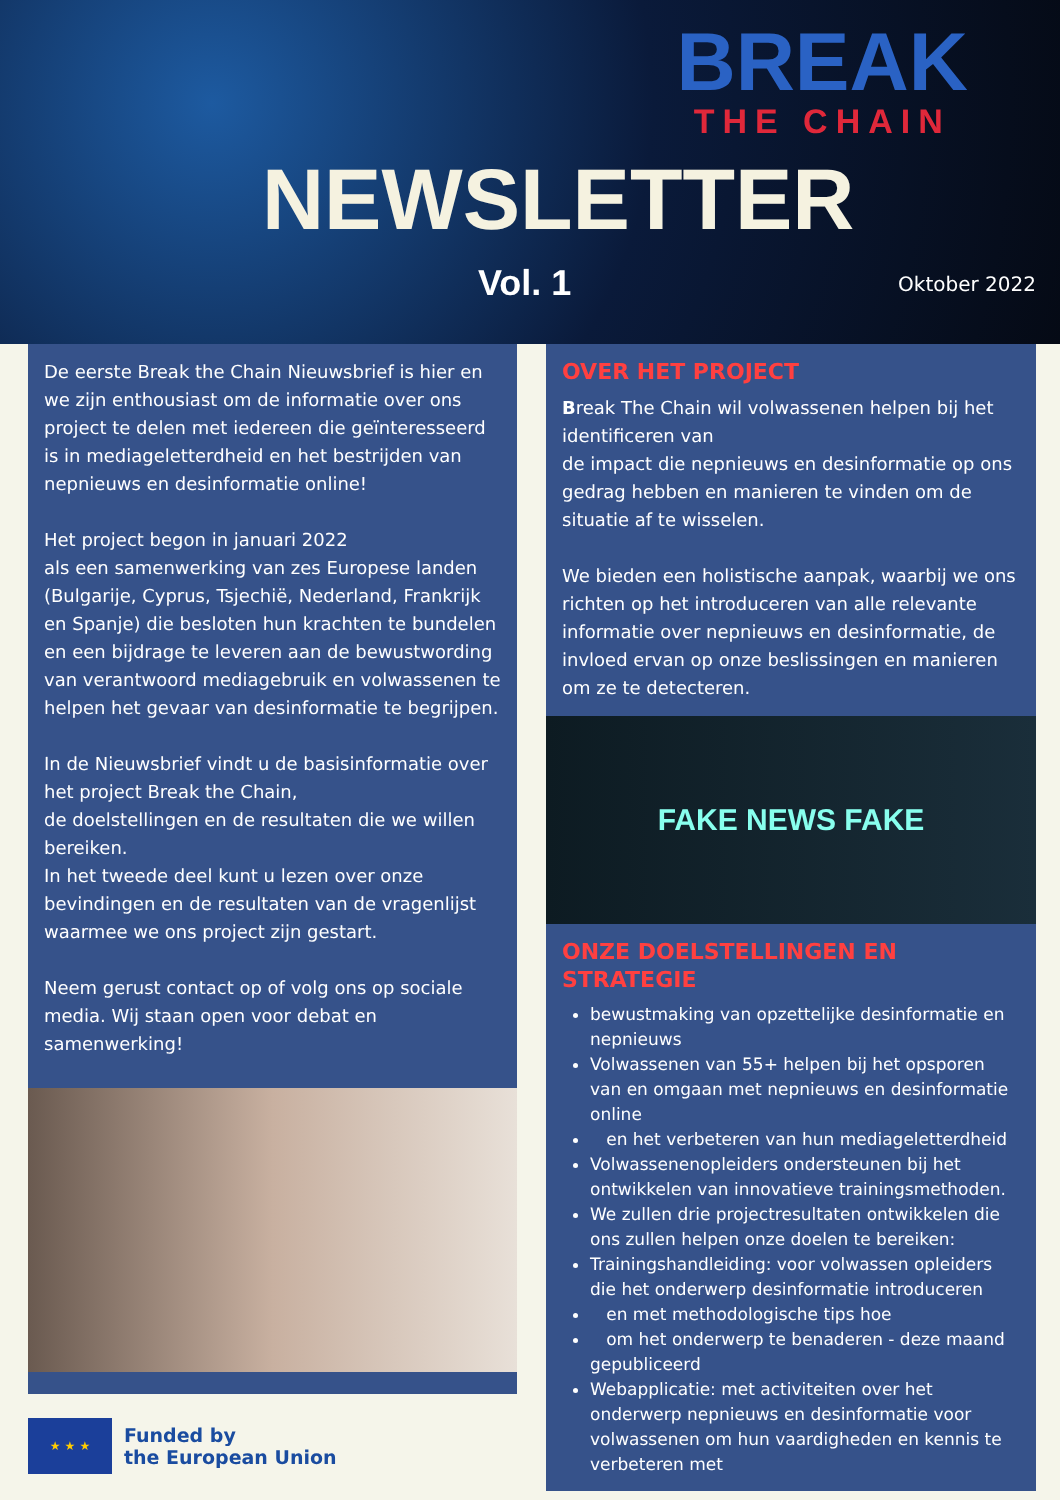BREAK
THE CHAIN
NEWSLETTER
Vol. 1 Oktober 2022
De eerste Break the Chain Nieuwsbrief is hier en we zijn enthousiast om de informatie over ons project te delen met iedereen die geïnteresseerd is in mediageletterdheid en het bestrijden van nepnieuws en desinformatie online!
Het project begon in januari 2022
als een samenwerking van zes Europese landen (Bulgarije, Cyprus, Tsjechië, Nederland, Frankrijk en Spanje) die besloten hun krachten te bundelen en een bijdrage te leveren aan de bewustwording van verantwoord mediagebruik en volwassenen te helpen het gevaar van desinformatie te begrijpen.
In de Nieuwsbrief vindt u de basisinformatie over het project Break the Chain,
de doelstellingen en de resultaten die we willen bereiken.
In het tweede deel kunt u lezen over onze bevindingen en de resultaten van de vragenlijst waarmee we ons project zijn gestart.
Neem gerust contact op of volg ons op sociale media. Wij staan open voor debat en samenwerking!
★ ★ ★
Funded by
the European Union
OVER HET PROJECT
Break The Chain wil volwassenen helpen bij het identificeren van
de impact die nepnieuws en desinformatie op ons gedrag hebben en manieren te vinden om de situatie af te wisselen.
We bieden een holistische aanpak, waarbij we ons richten op het introduceren van alle relevante informatie over nepnieuws en desinformatie, de invloed ervan op onze beslissingen en manieren om ze te detecteren.
FAKE NEWS FAKE
ONZE DOELSTELLINGEN EN STRATEGIE
bewustmaking van opzettelijke desinformatie en nepnieuws
Volwassenen van 55+ helpen bij het opsporen van en omgaan met nepnieuws en desinformatie online
en het verbeteren van hun mediageletterdheid
Volwassenenopleiders ondersteunen bij het ontwikkelen van innovatieve trainingsmethoden.
We zullen drie projectresultaten ontwikkelen die ons zullen helpen onze doelen te bereiken:
Trainingshandleiding: voor volwassen opleiders die het onderwerp desinformatie introduceren
en met methodologische tips hoe
om het onderwerp te benaderen - deze maand gepubliceerd
Webapplicatie: met activiteiten over het onderwerp nepnieuws en desinformatie voor volwassenen om hun vaardigheden en kennis te verbeteren met